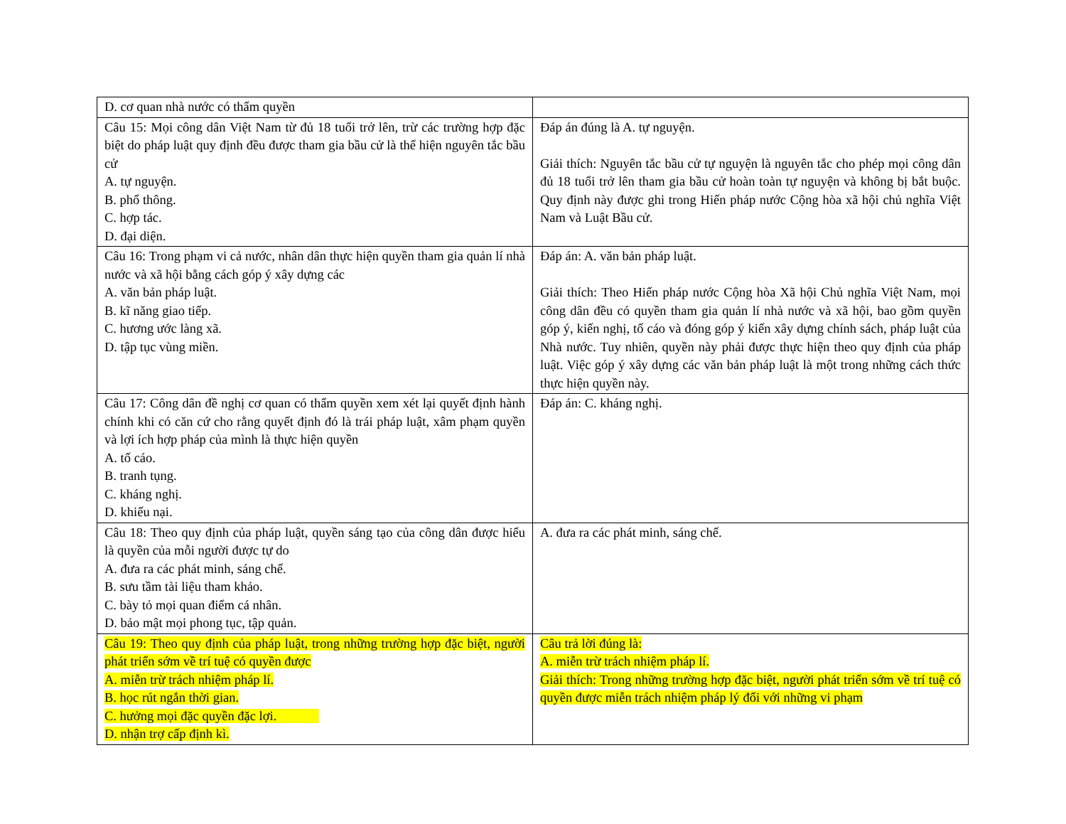| D. cơ quan nhà nước có thẩm quyền | |
| Câu 15: Mọi công dân Việt Nam từ đủ 18 tuổi trở lên, trừ các trường hợp đặc biệt do pháp luật quy định đều được tham gia bầu cử là thể hiện nguyên tắc bầu cử A. tự nguyện. B. phổ thông. C. hợp tác. D. đại diện. | Đáp án đúng là A. tự nguyện. Giải thích: Nguyên tắc bầu cử tự nguyện là nguyên tắc cho phép mọi công dân đủ 18 tuổi trở lên tham gia bầu cử hoàn toàn tự nguyện và không bị bắt buộc. Quy định này được ghi trong Hiến pháp nước Cộng hòa xã hội chủ nghĩa Việt Nam và Luật Bầu cử. |
| Câu 16: Trong phạm vi cả nước, nhân dân thực hiện quyền tham gia quản lí nhà nước và xã hội bằng cách góp ý xây dựng các A. văn bản pháp luật. B. kĩ năng giao tiếp. C. hương ước làng xã. D. tập tục vùng miền. | Đáp án: A. văn bản pháp luật. Giải thích: Theo Hiến pháp nước Cộng hòa Xã hội Chủ nghĩa Việt Nam, mọi công dân đều có quyền tham gia quản lí nhà nước và xã hội, bao gồm quyền góp ý, kiến nghị, tố cáo và đóng góp ý kiến xây dựng chính sách, pháp luật của Nhà nước. Tuy nhiên, quyền này phải được thực hiện theo quy định của pháp luật. Việc góp ý xây dựng các văn bản pháp luật là một trong những cách thức thực hiện quyền này. |
| Câu 17: Công dân đề nghị cơ quan có thẩm quyền xem xét lại quyết định hành chính khi có căn cứ cho rằng quyết định đó là trái pháp luật, xâm phạm quyền và lợi ích hợp pháp của mình là thực hiện quyền A. tố cáo. B. tranh tụng. C. kháng nghị. D. khiếu nại. | Đáp án: C. kháng nghị. |
| Câu 18: Theo quy định của pháp luật, quyền sáng tạo của công dân được hiểu là quyền của mỗi người được tự do A. đưa ra các phát minh, sáng chế. B. sưu tầm tài liệu tham khảo. C. bày tỏ mọi quan điểm cá nhân. D. bảo mật mọi phong tục, tập quản. | A. đưa ra các phát minh, sáng chế. |
| Câu 19: Theo quy định của pháp luật, trong những trường hợp đặc biệt, người phát triển sớm về trí tuệ có quyền được A. miễn trừ trách nhiệm pháp lí. B. học rút ngắn thời gian. C. hưởng mọi đặc quyền đặc lợi. D. nhận trợ cấp định kì. | Câu trả lời đúng là: A. miễn trừ trách nhiệm pháp lí. Giải thích: Trong những trường hợp đặc biệt, người phát triển sớm về trí tuệ có quyền được miễn trách nhiệm pháp lý đối với những vi phạm |